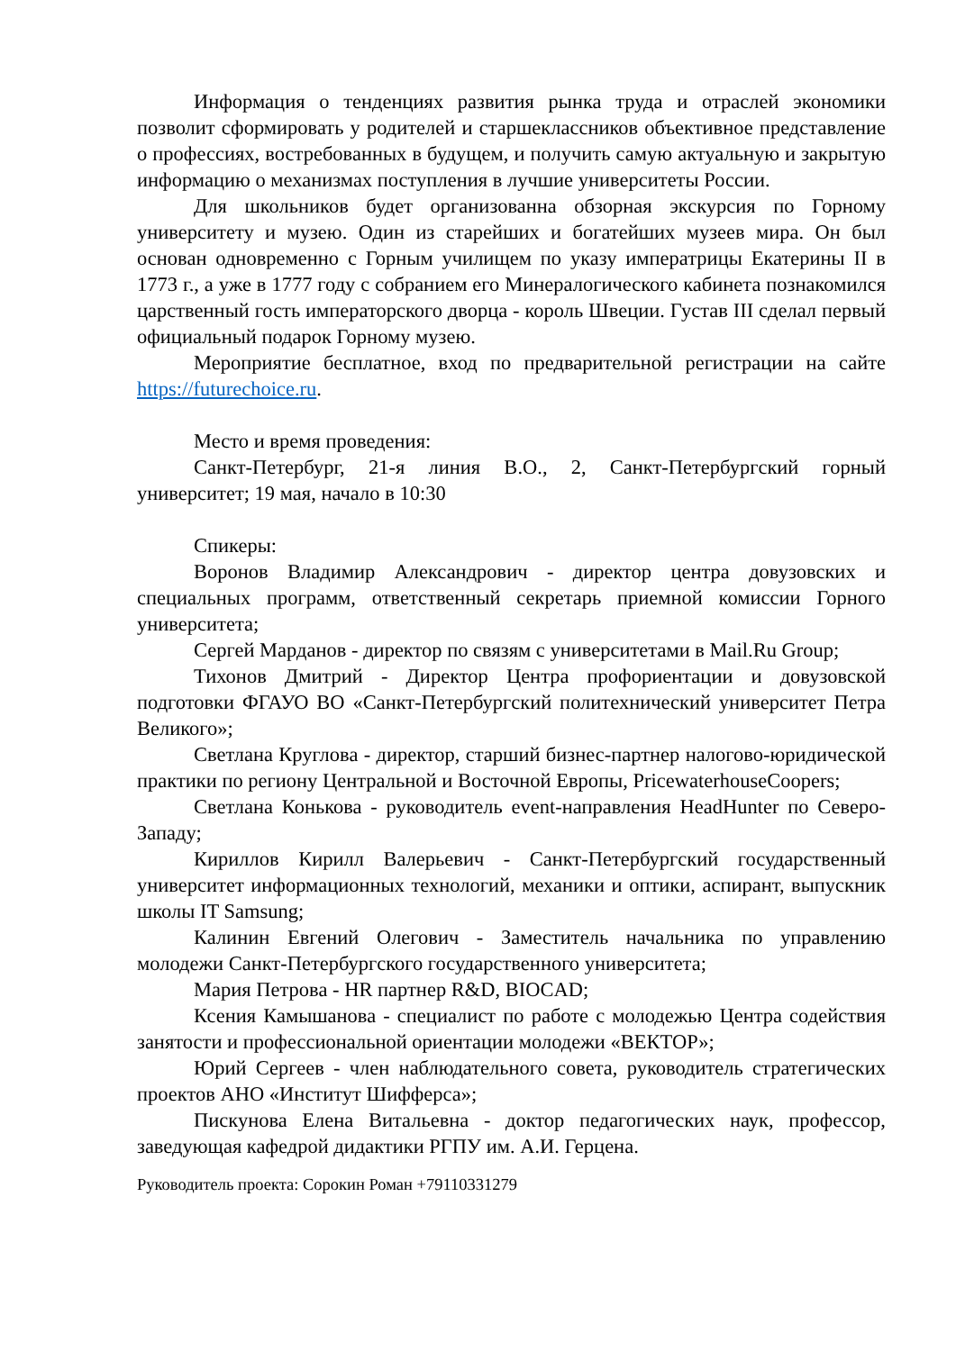Информация о тенденциях развития рынка труда и отраслей экономики позволит сформировать у родителей и старшеклассников объективное представление о профессиях, востребованных в будущем, и получить самую актуальную и закрытую информацию о механизмах поступления в лучшие университеты России.
Для школьников будет организованна обзорная экскурсия по Горному университету и музею. Один из старейших и богатейших музеев мира. Он был основан одновременно с Горным училищем по указу императрицы Екатерины II в 1773 г., а уже в 1777 году с собранием его Минералогического кабинета познакомился царственный гость императорского дворца - король Швеции. Густав III сделал первый официальный подарок Горному музею.
Мероприятие бесплатное, вход по предварительной регистрации на сайте https://futurechoice.ru.
Место и время проведения:
Санкт-Петербург, 21-я линия В.О., 2, Санкт-Петербургский горный университет; 19 мая, начало в 10:30
Спикеры:
Воронов Владимир Александрович - директор центра довузовских и специальных программ, ответственный секретарь приемной комиссии Горного университета;
Сергей Марданов - директор по связям с университетами в Mail.Ru Group;
Тихонов Дмитрий - Директор Центра профориентации и довузовской подготовки ФГАУО ВО «Санкт-Петербургский политехнический университет Петра Великого»;
Светлана Круглова - директор, старший бизнес-партнер налогово-юридической практики по региону Центральной и Восточной Европы, PricewaterhouseCoopers;
Светлана Конькова - руководитель event-направления HeadHunter по Северо-Западу;
Кириллов Кирилл Валерьевич - Санкт-Петербургский государственный университет информационных технологий, механики и оптики, аспирант, выпускник школы IT Samsung;
Калинин Евгений Олегович - Заместитель начальника по управлению молодежи Санкт-Петербургского государственного университета;
Мария Петрова - HR партнер R&D, BIOCAD;
Ксения Камышанова - специалист по работе с молодежью Центра содействия занятости и профессиональной ориентации молодежи «ВЕКТОР»;
Юрий Сергеев - член наблюдательного совета, руководитель стратегических проектов АНО «Институт Шифферса»;
Пискунова Елена Витальевна - доктор педагогических наук, профессор, заведующая кафедрой дидактики РГПУ им. А.И. Герцена.
Руководитель проекта: Сорокин Роман +79110331279